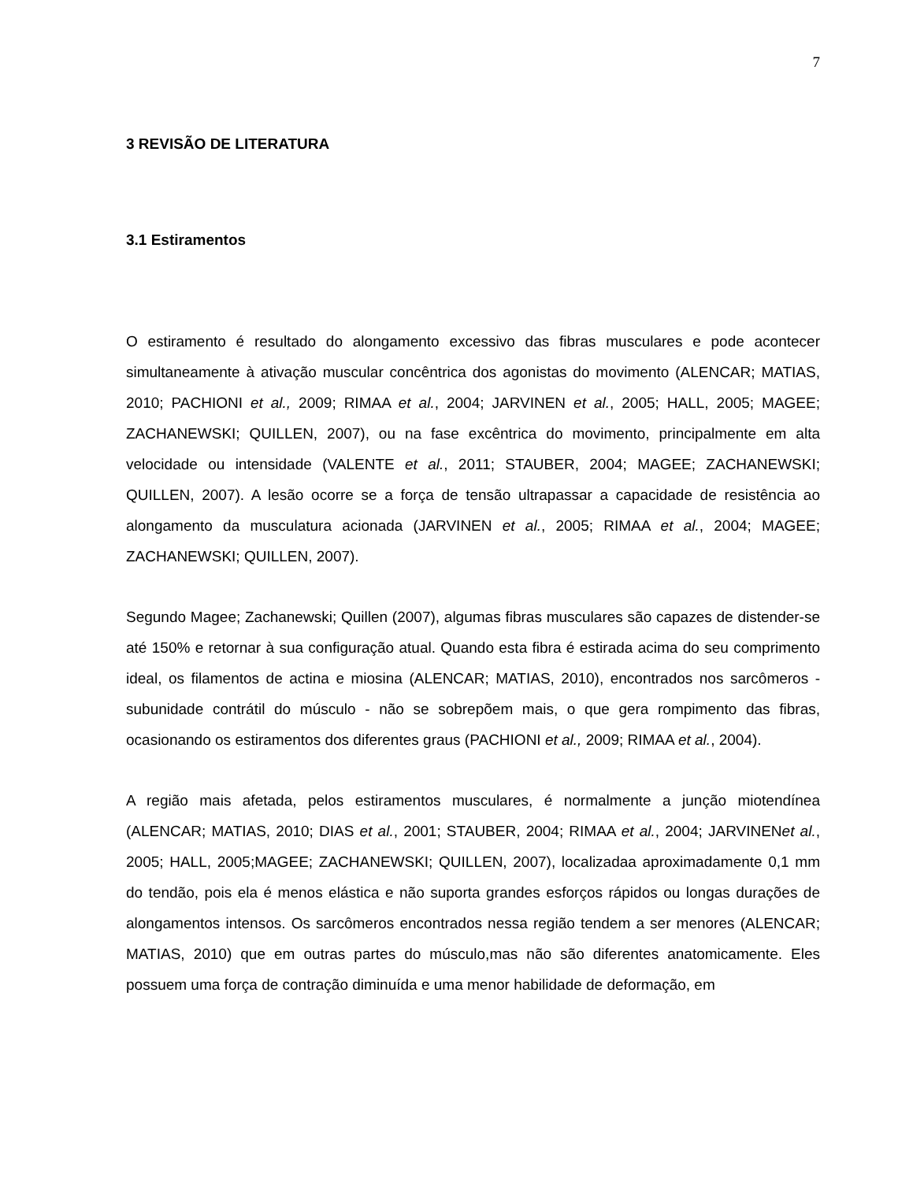7
3 REVISÃO DE LITERATURA
3.1 Estiramentos
O estiramento é resultado do alongamento excessivo das fibras musculares e pode acontecer simultaneamente à ativação muscular concêntrica dos agonistas do movimento (ALENCAR; MATIAS, 2010; PACHIONI et al., 2009; RIMAA et al., 2004; JARVINEN et al., 2005; HALL, 2005; MAGEE; ZACHANEWSKI; QUILLEN, 2007), ou na fase excêntrica do movimento, principalmente em alta velocidade ou intensidade (VALENTE et al., 2011; STAUBER, 2004; MAGEE; ZACHANEWSKI; QUILLEN, 2007). A lesão ocorre se a força de tensão ultrapassar a capacidade de resistência ao alongamento da musculatura acionada (JARVINEN et al., 2005; RIMAA et al., 2004; MAGEE; ZACHANEWSKI; QUILLEN, 2007).
Segundo Magee; Zachanewski; Quillen (2007), algumas fibras musculares são capazes de distender-se até 150% e retornar à sua configuração atual. Quando esta fibra é estirada acima do seu comprimento ideal, os filamentos de actina e miosina (ALENCAR; MATIAS, 2010), encontrados nos sarcômeros - subunidade contrátil do músculo - não se sobrepõem mais, o que gera rompimento das fibras, ocasionando os estiramentos dos diferentes graus (PACHIONI et al., 2009; RIMAA et al., 2004).
A região mais afetada, pelos estiramentos musculares, é normalmente a junção miotendínea (ALENCAR; MATIAS, 2010; DIAS et al., 2001; STAUBER, 2004; RIMAA et al., 2004; JARVINENet al., 2005; HALL, 2005;MAGEE; ZACHANEWSKI; QUILLEN, 2007), localizadaa aproximadamente 0,1 mm do tendão, pois ela é menos elástica e não suporta grandes esforços rápidos ou longas durações de alongamentos intensos. Os sarcômeros encontrados nessa região tendem a ser menores (ALENCAR; MATIAS, 2010) que em outras partes do músculo,mas não são diferentes anatomicamente. Eles possuem uma força de contração diminuída e uma menor habilidade de deformação, em